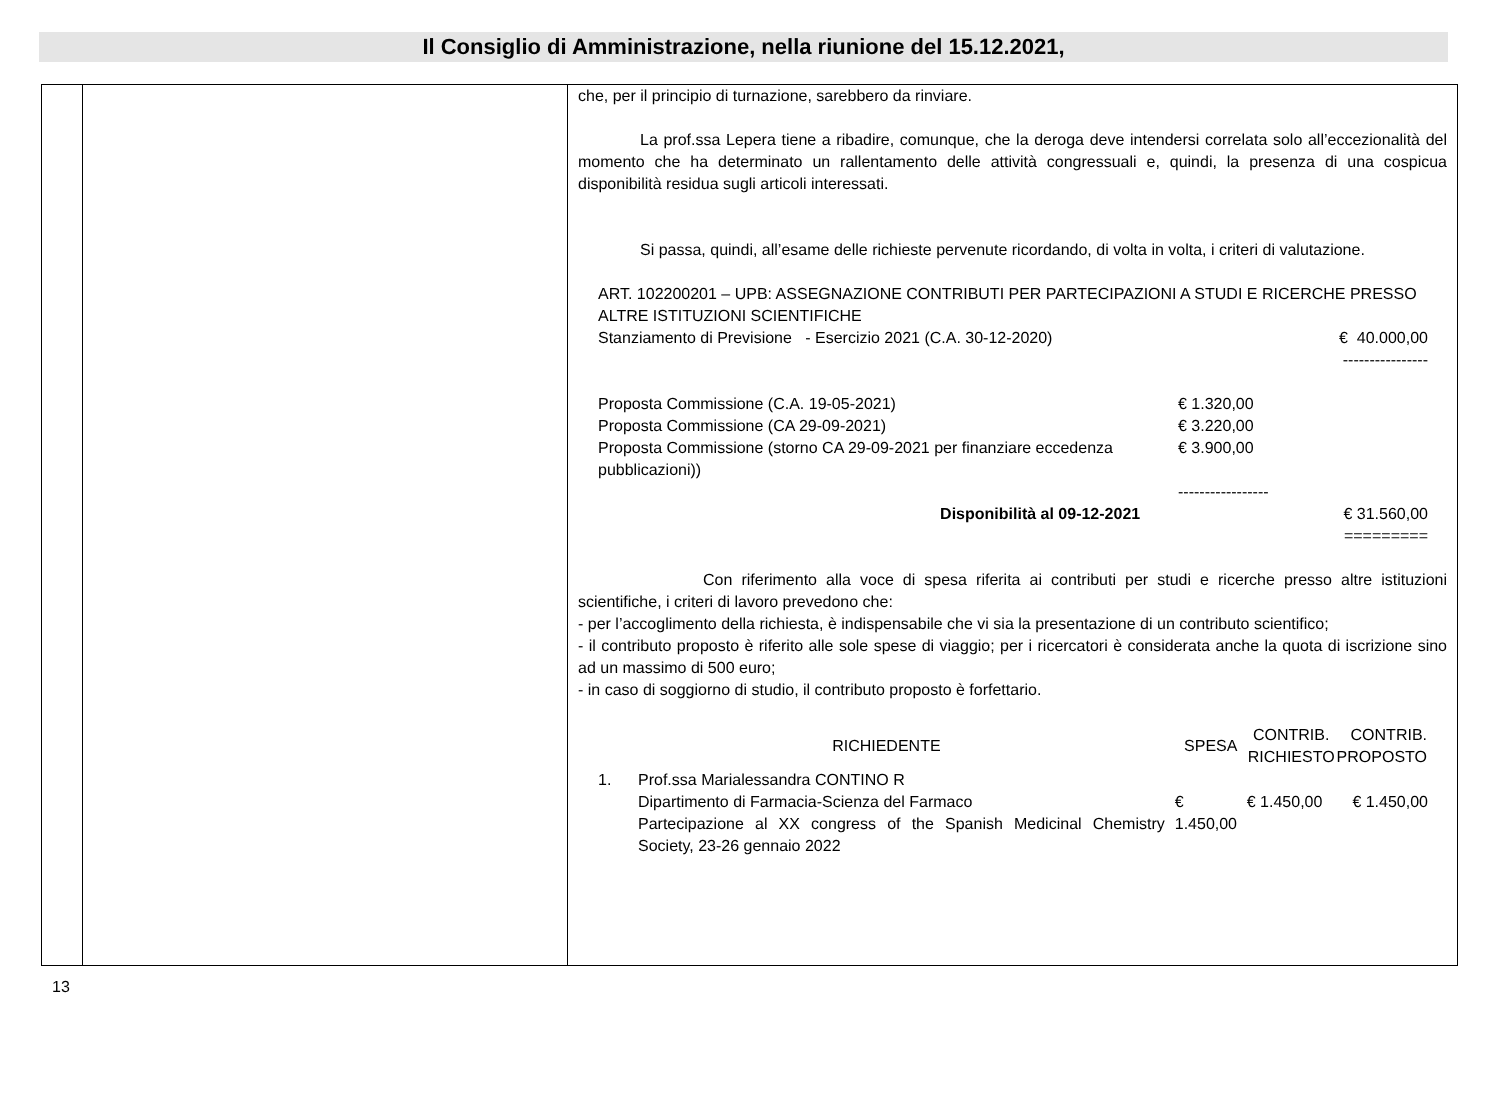Il Consiglio di Amministrazione, nella riunione del 15.12.2021,
che, per il principio di turnazione, sarebbero da rinviare.
La prof.ssa Lepera tiene a ribadire, comunque, che la deroga deve intendersi correlata solo all’eccezionalità del momento che ha determinato un rallentamento delle attività congressuali e, quindi, la presenza di una cospicua disponibilità residua sugli articoli interessati.
Si passa, quindi, all’esame delle richieste pervenute ricordando, di volta in volta, i criteri di valutazione.
ART. 102200201 – UPB: ASSEGNAZIONE CONTRIBUTI PER PARTECIPAZIONI A STUDI E RICERCHE PRESSO ALTRE ISTITUZIONI SCIENTIFICHE
| Stanziamento di Previsione - Esercizio 2021 (C.A. 30-12-2020) | € 40.000,00 |
| | ---------------- |
| Proposta Commissione (C.A. 19-05-2021) | € 1.320,00 |
| Proposta Commissione (CA 29-09-2021) | € 3.220,00 |
| Proposta Commissione (storno CA 29-09-2021 per finanziare eccedenza pubblicazioni)) | € 3.900,00 |
| | ----------------- |
| Disponibilità al 09-12-2021 | € 31.560,00 |
| | ========= |
Con riferimento alla voce di spesa riferita ai contributi per studi e ricerche presso altre istituzioni scientifiche, i criteri di lavoro prevedono che:
- per l’accoglimento della richiesta, è indispensabile che vi sia la presentazione di un contributo scientifico;
- il contributo proposto è riferito alle sole spese di viaggio; per i ricercatori è considerata anche la quota di iscrizione sino ad un massimo di 500 euro;
- in caso di soggiorno di studio, il contributo proposto è forfettario.
| RICHIEDENTE | | SPESA | CONTRIB. RICHIESTO | CONTRIB. PROPOSTO |
| --- | --- | --- | --- | --- |
| 1. | Prof.ssa Marialessandra CONTINO R Dipartimento di Farmacia-Scienza del Farmaco Partecipazione al XX congress of the Spanish Medicinal Chemistry Society, 23-26 gennaio 2022 | € 1.450,00 | € 1.450,00 | € 1.450,00 |
13